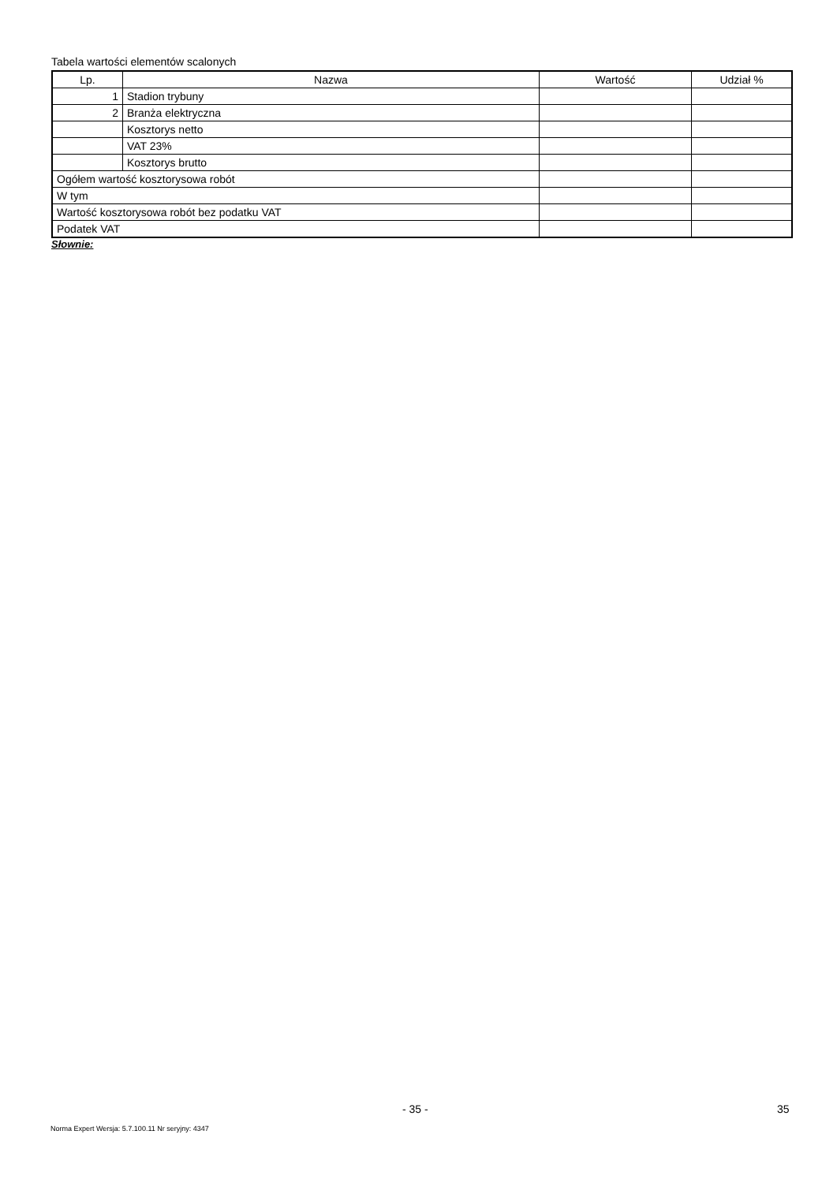Tabela wartości elementów scalonych
| Lp. | Nazwa | Wartość | Udział % |
| --- | --- | --- | --- |
| 1 | Stadion trybuny | | |
| 2 | Branża elektryczna | | |
| | Kosztorys netto | | |
| | VAT 23% | | |
| | Kosztorys brutto | | |
| Ogółem wartość kosztorysowa robót | | | |
| W tym | | | |
| Wartość kosztorysowa robót bez podatku VAT | | | |
| Podatek VAT | | | |
Słownie:
- 35 - 35
Norma Expert Wersja: 5.7.100.11 Nr seryjny: 4347